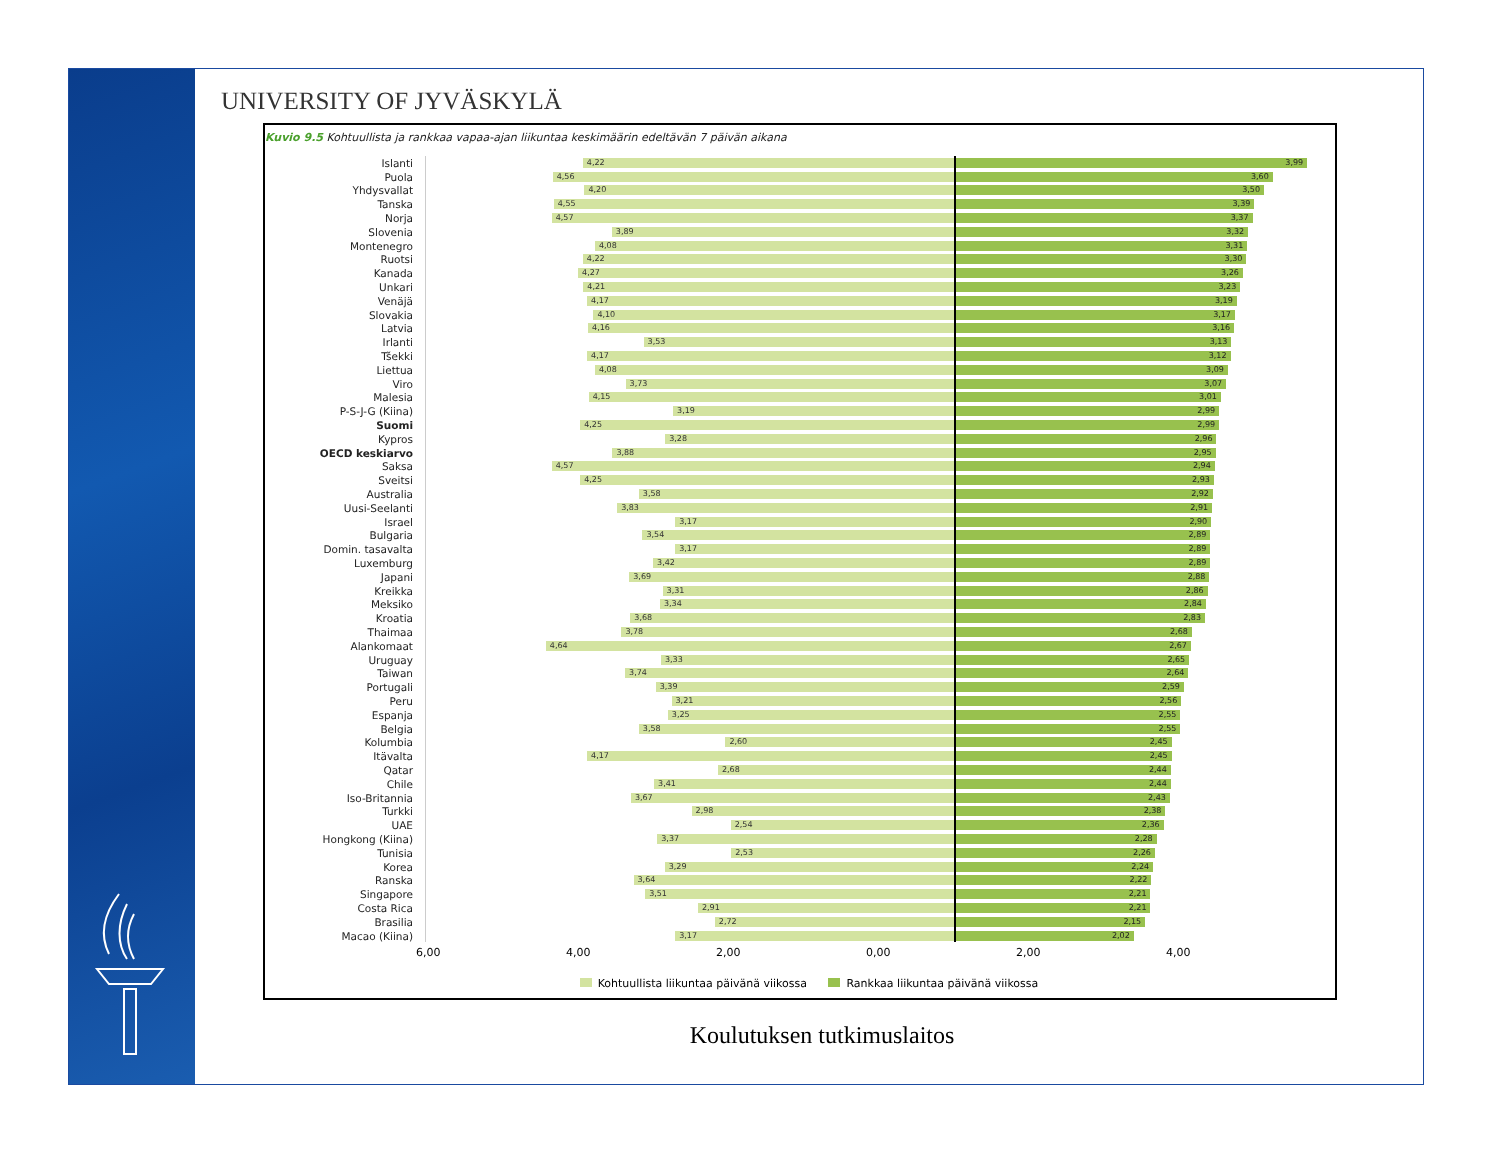UNIVERSITY OF JYVÄSKYLÄ
Kuvio 9.5 Kohtuullista ja rankkaa vapaa-ajan liikuntaa keskimäärin edeltävän 7 päivän aikana
| Islanti | 4,22 | 3,99 |
| Puola | 4,56 | 3,60 |
| Yhdysvallat | 4,20 | 3,50 |
| Tanska | 4,55 | 3,39 |
| Norja | 4,57 | 3,37 |
| Slovenia | 3,89 | 3,32 |
| Montenegro | 4,08 | 3,31 |
| Ruotsi | 4,22 | 3,30 |
| Kanada | 4,27 | 3,26 |
| Unkari | 4,21 | 3,23 |
| Venäjä | 4,17 | 3,19 |
| Slovakia | 4,10 | 3,17 |
| Latvia | 4,16 | 3,16 |
| Irlanti | 3,53 | 3,13 |
| Tšekki | 4,17 | 3,12 |
| Liettua | 4,08 | 3,09 |
| Viro | 3,73 | 3,07 |
| Malesia | 4,15 | 3,01 |
| P-S-J-G (Kiina) | 3,19 | 2,99 |
| Suomi | 4,25 | 2,99 |
| Kypros | 3,28 | 2,96 |
| OECD keskiarvo | 3,88 | 2,95 |
| Saksa | 4,57 | 2,94 |
| Sveitsi | 4,25 | 2,93 |
| Australia | 3,58 | 2,92 |
| Uusi-Seelanti | 3,83 | 2,91 |
| Israel | 3,17 | 2,90 |
| Bulgaria | 3,54 | 2,89 |
| Domin. tasavalta | 3,17 | 2,89 |
| Luxemburg | 3,42 | 2,89 |
| Japani | 3,69 | 2,88 |
| Kreikka | 3,31 | 2,86 |
| Meksiko | 3,34 | 2,84 |
| Kroatia | 3,68 | 2,83 |
| Thaimaa | 3,78 | 2,68 |
| Alankomaat | 4,64 | 2,67 |
| Uruguay | 3,33 | 2,65 |
| Taiwan | 3,74 | 2,64 |
| Portugali | 3,39 | 2,59 |
| Peru | 3,21 | 2,56 |
| Espanja | 3,25 | 2,55 |
| Belgia | 3,58 | 2,55 |
| Kolumbia | 2,60 | 2,45 |
| Itävalta | 4,17 | 2,45 |
| Qatar | 2,68 | 2,44 |
| Chile | 3,41 | 2,44 |
| Iso-Britannia | 3,67 | 2,43 |
| Turkki | 2,98 | 2,38 |
| UAE | 2,54 | 2,36 |
| Hongkong (Kiina) | 3,37 | 2,28 |
| Tunisia | 2,53 | 2,26 |
| Korea | 3,29 | 2,24 |
| Ranska | 3,64 | 2,22 |
| Singapore | 3,51 | 2,21 |
| Costa Rica | 2,91 | 2,21 |
| Brasilia | 2,72 | 2,15 |
| Macao (Kiina) | 3,17 | 2,02 |
6,00 4,00 2,00 0,00 2,00 4,00
Kohtuullista liikuntaa päivänä viikossa Rankkaa liikuntaa päivänä viikossa
Koulutuksen tutkimuslaitos